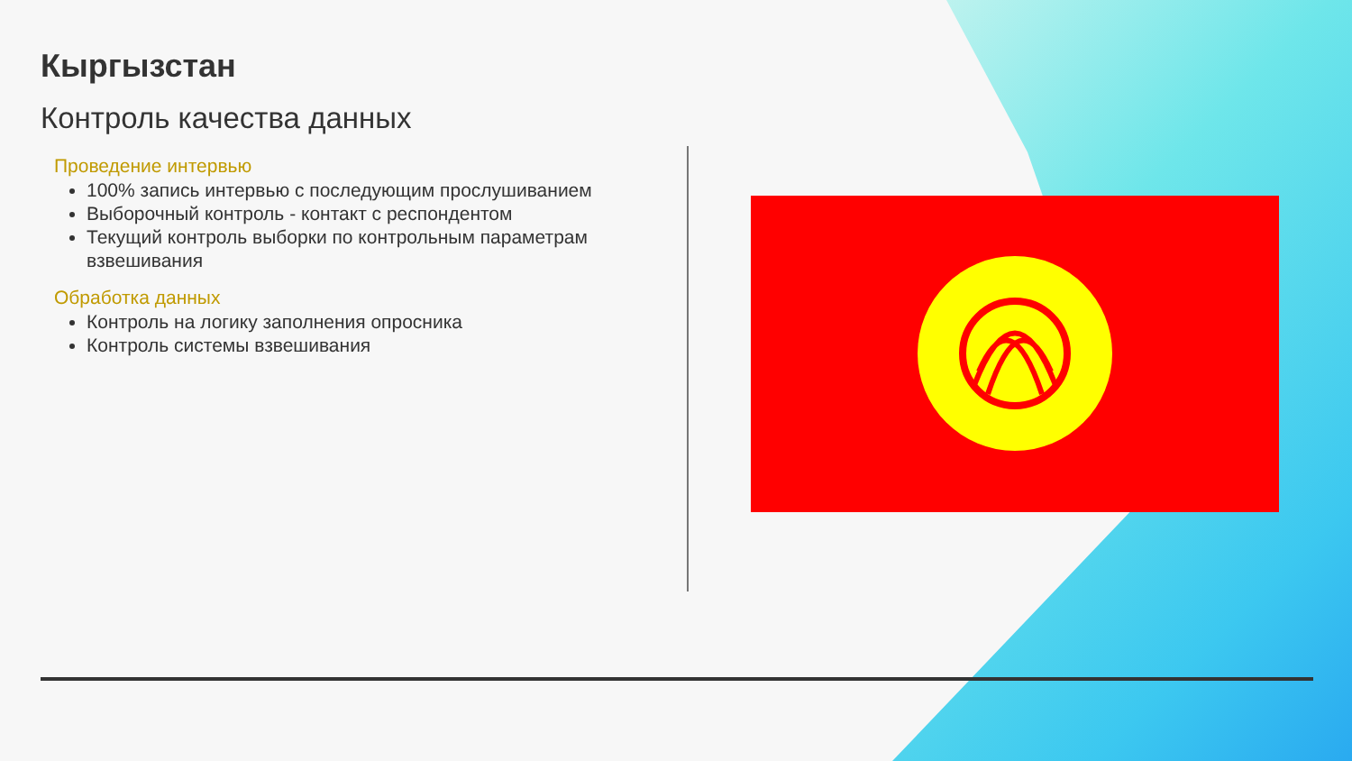Кыргызстан
Контроль качества данных
Проведение интервью
100% запись интервью с последующим прослушиванием
Выборочный контроль - контакт с респондентом
Текущий контроль выборки по контрольным параметрам взвешивания
Обработка данных
Контроль на логику заполнения опросника
Контроль системы взвешивания